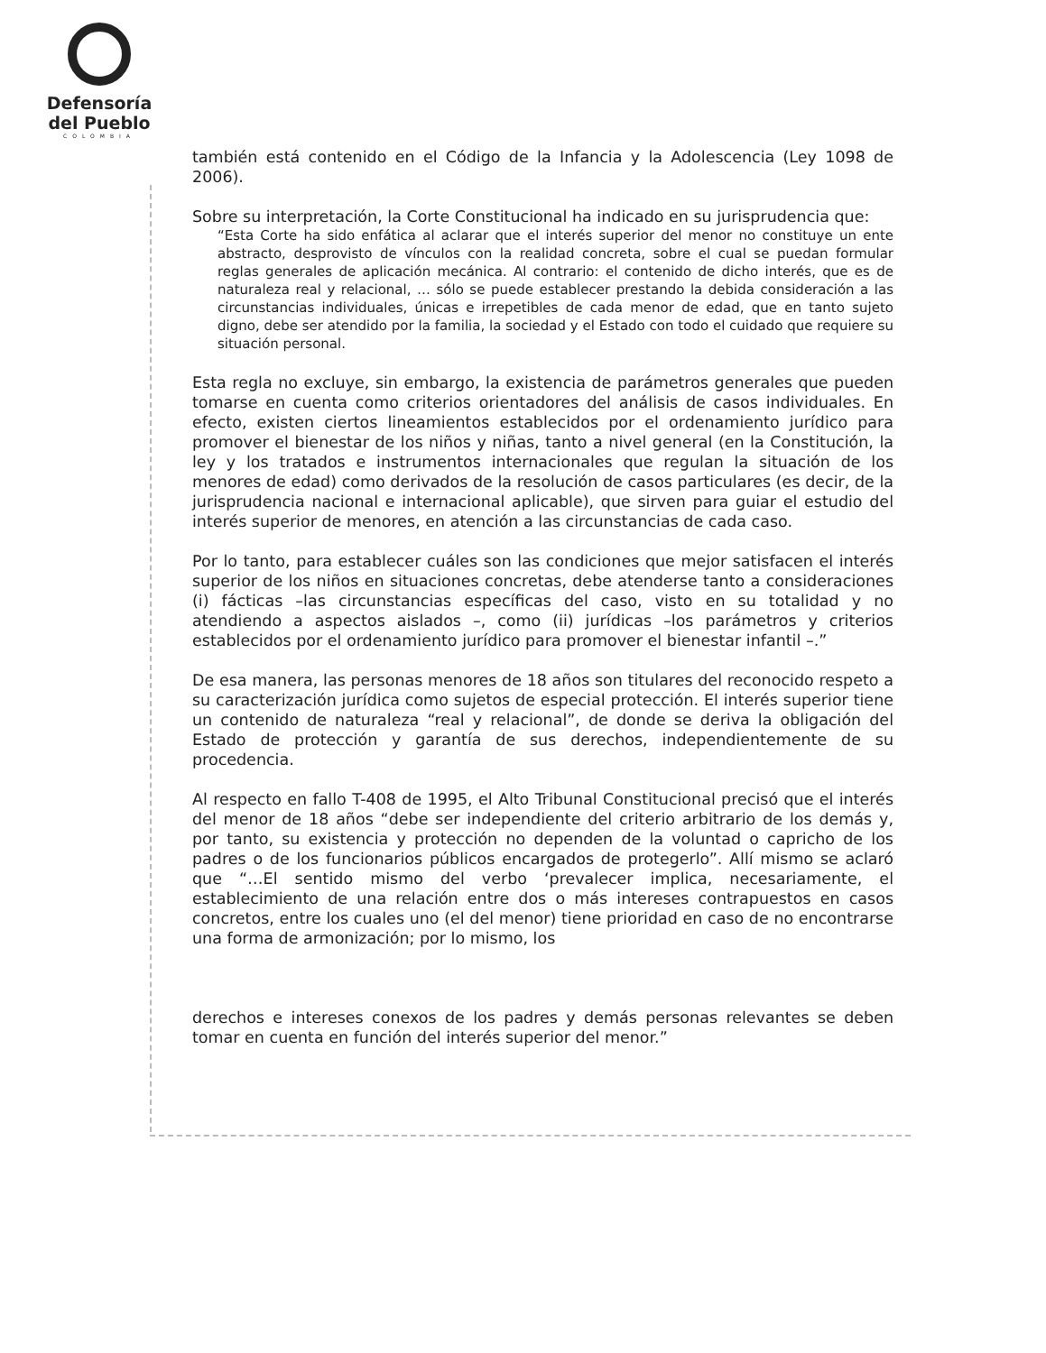Defensoría
del Pueblo
COLOMBIA
también está contenido en el Código de la Infancia y la Adolescencia (Ley 1098 de 2006).
Sobre su interpretación, la Corte Constitucional ha indicado en su jurisprudencia que:
“Esta Corte ha sido enfática al aclarar que el interés superior del menor no constituye un ente abstracto, desprovisto de vínculos con la realidad concreta, sobre el cual se puedan formular reglas generales de aplicación mecánica. Al contrario: el contenido de dicho interés, que es de naturaleza real y relacional, … sólo se puede establecer prestando la debida consideración a las circunstancias individuales, únicas e irrepetibles de cada menor de edad, que en tanto sujeto digno, debe ser atendido por la familia, la sociedad y el Estado con todo el cuidado que requiere su situación personal.
Esta regla no excluye, sin embargo, la existencia de parámetros generales que pueden tomarse en cuenta como criterios orientadores del análisis de casos individuales. En efecto, existen ciertos lineamientos establecidos por el ordenamiento jurídico para promover el bienestar de los niños y niñas, tanto a nivel general (en la Constitución, la ley y los tratados e instrumentos internacionales que regulan la situación de los menores de edad) como derivados de la resolución de casos particulares (es decir, de la jurisprudencia nacional e internacional aplicable), que sirven para guiar el estudio del interés superior de menores, en atención a las circunstancias de cada caso.
Por lo tanto, para establecer cuáles son las condiciones que mejor satisfacen el interés superior de los niños en situaciones concretas, debe atenderse tanto a consideraciones (i) fácticas –las circunstancias específicas del caso, visto en su totalidad y no atendiendo a aspectos aislados –, como (ii) jurídicas –los parámetros y criterios establecidos por el ordenamiento jurídico para promover el bienestar infantil –.”
De esa manera, las personas menores de 18 años son titulares del reconocido respeto a su caracterización jurídica como sujetos de especial protección. El interés superior tiene un contenido de naturaleza “real y relacional”, de donde se deriva la obligación del Estado de protección y garantía de sus derechos, independientemente de su procedencia.
Al respecto en fallo T-408 de 1995, el Alto Tribunal Constitucional precisó que el interés del menor de 18 años “debe ser independiente del criterio arbitrario de los demás y, por tanto, su existencia y protección no dependen de la voluntad o capricho de los padres o de los funcionarios públicos encargados de protegerlo”. Allí mismo se aclaró que “…El sentido mismo del verbo ‘prevalecer implica, necesariamente, el establecimiento de una relación entre dos o más intereses contrapuestos en casos concretos, entre los cuales uno (el del menor) tiene prioridad en caso de no encontrarse una forma de armonización; por lo mismo, los
derechos e intereses conexos de los padres y demás personas relevantes se deben tomar en cuenta en función del interés superior del menor.”